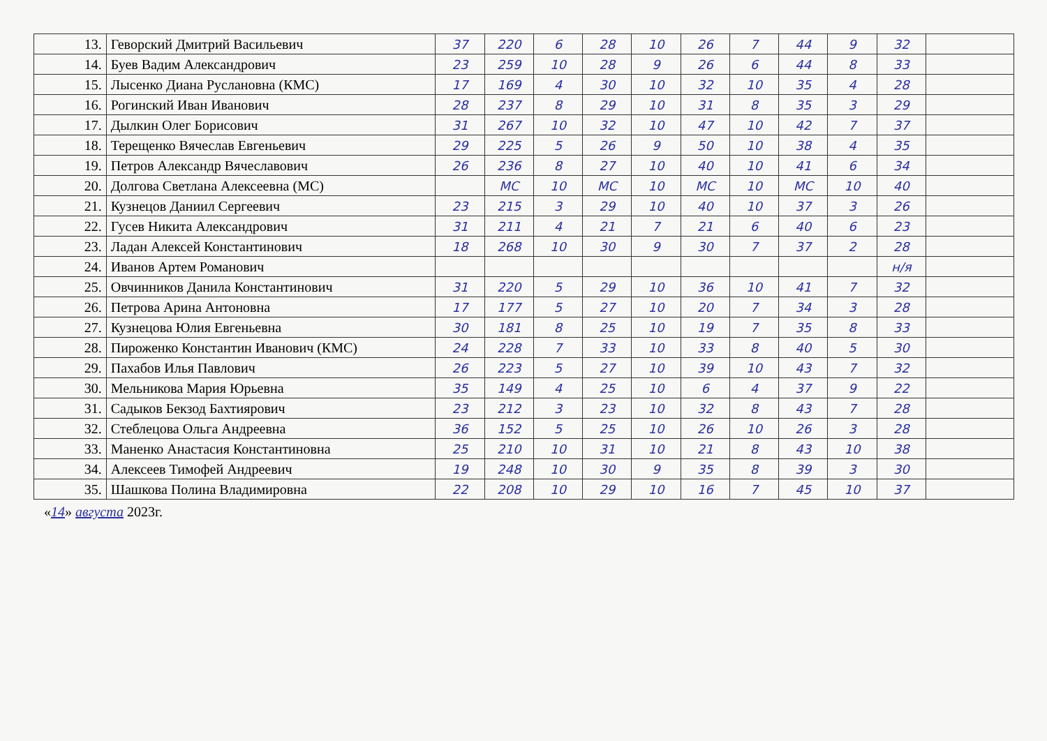| 13. | Геворский Дмитрий Васильевич | 37 | 220 | 6 | 28 | 10 | 26 | 7 | 44 | 9 | 32 | |
| 14. | Буев Вадим Александрович | 23 | 259 | 10 | 28 | 9 | 26 | 6 | 44 | 8 | 33 | |
| 15. | Лысенко Диана Руслановна (КМС) | 17 | 169 | 4 | 30 | 10 | 32 | 10 | 35 | 4 | 28 | |
| 16. | Рогинский Иван Иванович | 28 | 237 | 8 | 29 | 10 | 31 | 8 | 35 | 3 | 29 | |
| 17. | Дылкин Олег Борисович | 31 | 267 | 10 | 32 | 10 | 47 | 10 | 42 | 7 | 37 | |
| 18. | Терещенко Вячеслав Евгеньевич | 29 | 225 | 5 | 26 | 9 | 50 | 10 | 38 | 4 | 35 | |
| 19. | Петров Александр Вячеславович | 26 | 236 | 8 | 27 | 10 | 40 | 10 | 41 | 6 | 34 | |
| 20. | Долгова Светлана Алексеевна (МС) | | МС | 10 | МС | 10 | МС | 10 | МС | 10 | 40 | |
| 21. | Кузнецов Даниил Сергеевич | 23 | 215 | 3 | 29 | 10 | 40 | 10 | 37 | 3 | 26 | |
| 22. | Гусев Никита Александрович | 31 | 211 | 4 | 21 | 7 | 21 | 6 | 40 | 6 | 23 | |
| 23. | Ладан Алексей Константинович | 18 | 268 | 10 | 30 | 9 | 30 | 7 | 37 | 2 | 28 | |
| 24. | Иванов Артем Романович | | | | | | | | | | н/я | |
| 25. | Овчинников Данила Константинович | 31 | 220 | 5 | 29 | 10 | 36 | 10 | 41 | 7 | 32 | |
| 26. | Петрова Арина Антоновна | 17 | 177 | 5 | 27 | 10 | 20 | 7 | 34 | 3 | 28 | |
| 27. | Кузнецова Юлия Евгеньевна | 30 | 181 | 8 | 25 | 10 | 19 | 7 | 35 | 8 | 33 | |
| 28. | Пироженко Константин Иванович (КМС) | 24 | 228 | 7 | 33 | 10 | 33 | 8 | 40 | 5 | 30 | |
| 29. | Пахабов Илья Павлович | 26 | 223 | 5 | 27 | 10 | 39 | 10 | 43 | 7 | 32 | |
| 30. | Мельникова Мария Юрьевна | 35 | 149 | 4 | 25 | 10 | 6 | 4 | 37 | 9 | 22 | |
| 31. | Садыков Бекзод Бахтиярович | 23 | 212 | 3 | 23 | 10 | 32 | 8 | 43 | 7 | 28 | |
| 32. | Стеблецова Ольга Андреевна | 36 | 152 | 5 | 25 | 10 | 26 | 10 | 26 | 3 | 28 | |
| 33. | Маненко Анастасия Константиновна | 25 | 210 | 10 | 31 | 10 | 21 | 8 | 43 | 10 | 38 | |
| 34. | Алексеев Тимофей Андреевич | 19 | 248 | 10 | 30 | 9 | 35 | 8 | 39 | 3 | 30 | |
| 35. | Шашкова Полина Владимировна | 22 | 208 | 10 | 29 | 10 | 16 | 7 | 45 | 10 | 37 | |
«14» августа 2023г.